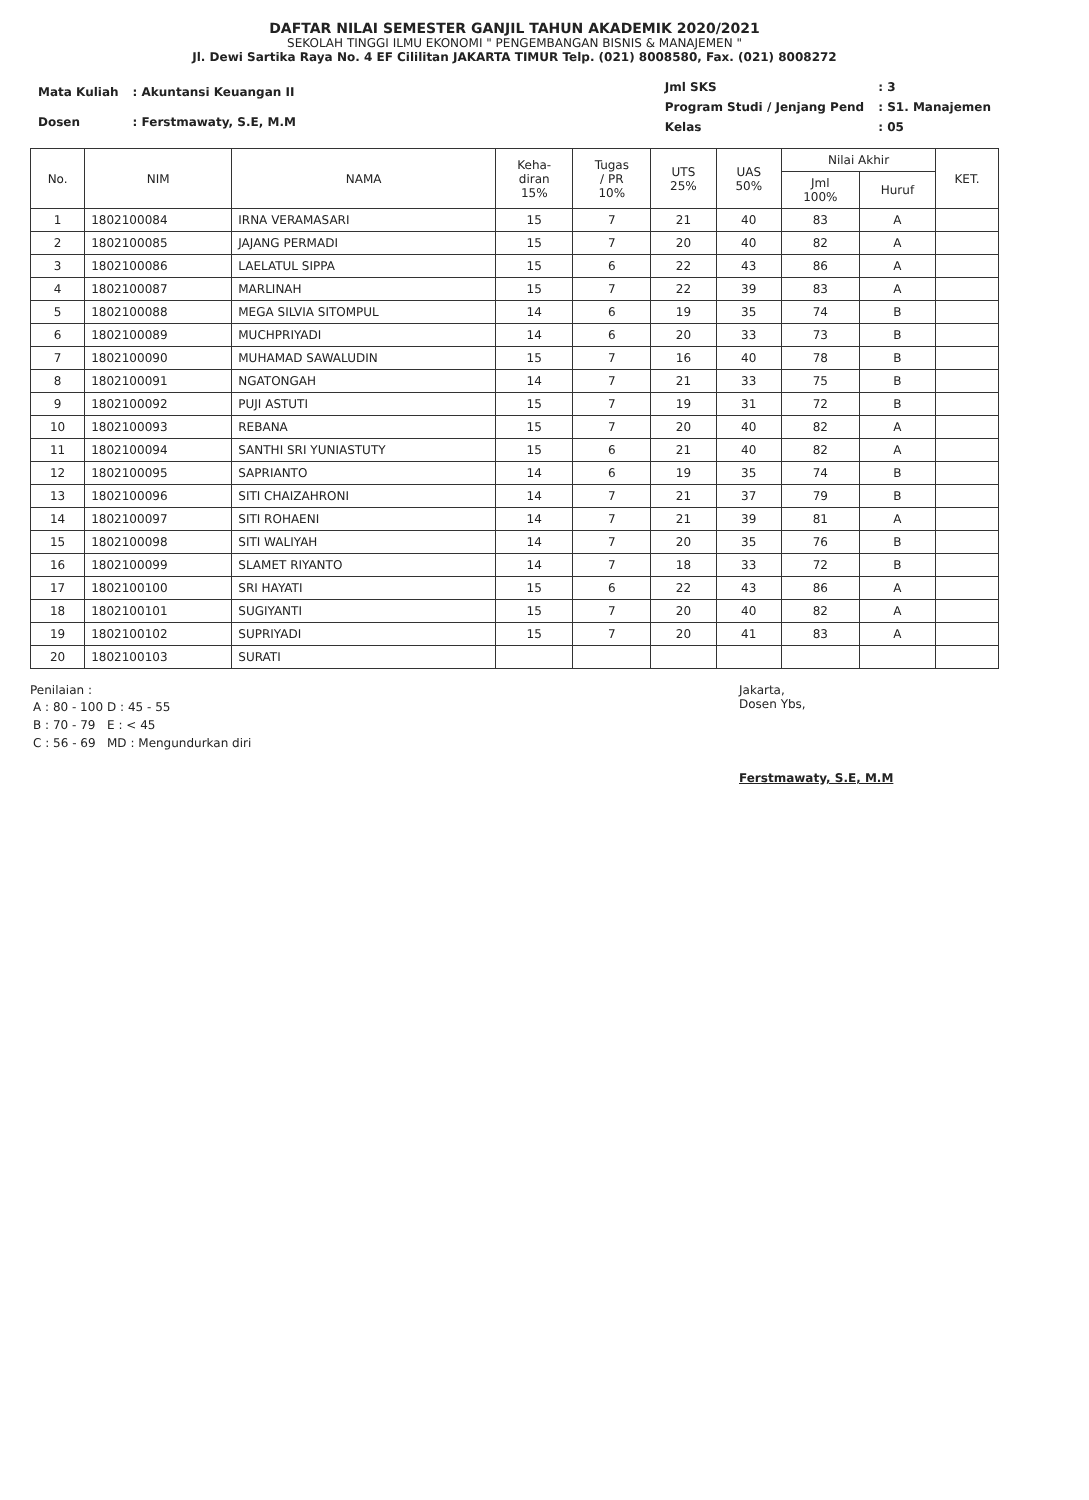DAFTAR NILAI SEMESTER GANJIL TAHUN AKADEMIK 2020/2021
SEKOLAH TINGGI ILMU EKONOMI " PENGEMBANGAN BISNIS & MANAJEMEN "
Jl. Dewi Sartika Raya No. 4 EF Cililitan JAKARTA TIMUR Telp. (021) 8008580, Fax. (021) 8008272
| Mata Kuliah | : Akuntansi Keuangan II |
| Dosen | : Ferstmawaty, S.E, M.M |
| Jml SKS | : 3 |
| Program Studi / Jenjang Pend | : S1. Manajemen |
| Kelas | : 05 |
| No. | NIM | NAMA | Keha- diran 15% | Tugas / PR 10% | UTS 25% | UAS 50% | Nilai Akhir | | KET. |
| --- | --- | --- | --- | --- | --- | --- | --- | --- | --- |
| | | | | | | | Jml 100% | Huruf | |
| 1 | 1802100084 | IRNA VERAMASARI | 15 | 7 | 21 | 40 | 83 | A | |
| 2 | 1802100085 | JAJANG PERMADI | 15 | 7 | 20 | 40 | 82 | A | |
| 3 | 1802100086 | LAELATUL SIPPA | 15 | 6 | 22 | 43 | 86 | A | |
| 4 | 1802100087 | MARLINAH | 15 | 7 | 22 | 39 | 83 | A | |
| 5 | 1802100088 | MEGA SILVIA SITOMPUL | 14 | 6 | 19 | 35 | 74 | B | |
| 6 | 1802100089 | MUCHPRIYADI | 14 | 6 | 20 | 33 | 73 | B | |
| 7 | 1802100090 | MUHAMAD SAWALUDIN | 15 | 7 | 16 | 40 | 78 | B | |
| 8 | 1802100091 | NGATONGAH | 14 | 7 | 21 | 33 | 75 | B | |
| 9 | 1802100092 | PUJI ASTUTI | 15 | 7 | 19 | 31 | 72 | B | |
| 10 | 1802100093 | REBANA | 15 | 7 | 20 | 40 | 82 | A | |
| 11 | 1802100094 | SANTHI SRI YUNIASTUTY | 15 | 6 | 21 | 40 | 82 | A | |
| 12 | 1802100095 | SAPRIANTO | 14 | 6 | 19 | 35 | 74 | B | |
| 13 | 1802100096 | SITI CHAIZAHRONI | 14 | 7 | 21 | 37 | 79 | B | |
| 14 | 1802100097 | SITI ROHAENI | 14 | 7 | 21 | 39 | 81 | A | |
| 15 | 1802100098 | SITI WALIYAH | 14 | 7 | 20 | 35 | 76 | B | |
| 16 | 1802100099 | SLAMET RIYANTO | 14 | 7 | 18 | 33 | 72 | B | |
| 17 | 1802100100 | SRI HAYATI | 15 | 6 | 22 | 43 | 86 | A | |
| 18 | 1802100101 | SUGIYANTI | 15 | 7 | 20 | 40 | 82 | A | |
| 19 | 1802100102 | SUPRIYADI | 15 | 7 | 20 | 41 | 83 | A | |
| 20 | 1802100103 | SURATI | | | | | | | |
Penilaian :
| A : 80 - 100 | D : 45 - 55 |
| B : 70 - 79 | E : < 45 |
| C : 56 - 69 | MD : Mengundurkan diri |
Jakarta,
Dosen Ybs,
Ferstmawaty, S.E, M.M